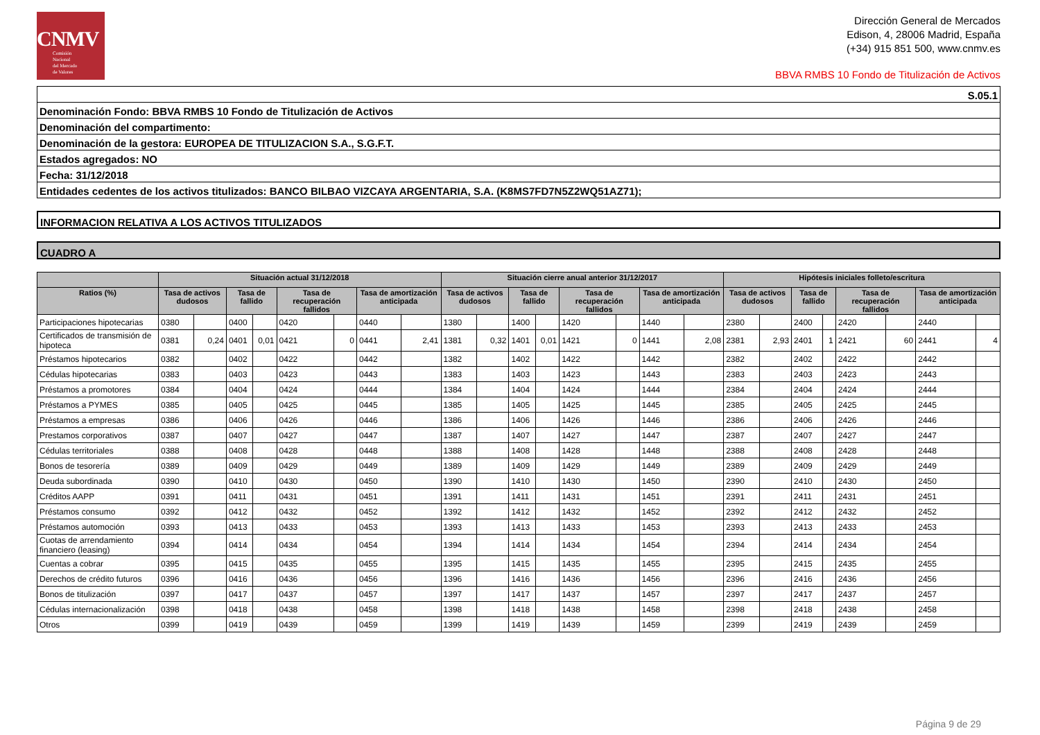CNMV
Comisión
Nacional
del Mercado
de Valores
Dirección General de Mercados
Edison, 4, 28006 Madrid, España
(+34) 915 851 500, www.cnmv.es
BBVA RMBS 10 Fondo de Titulización de Activos
S.05.1
Denominación Fondo: BBVA RMBS 10 Fondo de Titulización de Activos
Denominación del compartimento:
Denominación de la gestora: EUROPEA DE TITULIZACION S.A., S.G.F.T.
Estados agregados: NO
Fecha: 31/12/2018
Entidades cedentes de los activos titulizados: BANCO BILBAO VIZCAYA ARGENTARIA, S.A. (K8MS7FD7N5Z2WQ51AZ71);
INFORMACION RELATIVA A LOS ACTIVOS TITULIZADOS
CUADRO A
| | Situación actual 31/12/2018 | | | | | | | | Situación cierre anual anterior 31/12/2017 | | | | | | | | Hipótesis iniciales folleto/escritura | | | | | | | |
| --- | --- | --- | --- | --- | --- | --- | --- | --- | --- | --- | --- | --- | --- | --- | --- | --- | --- | --- | --- | --- | --- | --- | --- | --- |
| Ratios (%) | Tasa de activos dudosos | | Tasa de fallido | | Tasa de recuperación fallidos | | Tasa de amortización anticipada | | Tasa de activos dudosos | | Tasa de fallido | | Tasa de recuperación fallidos | | Tasa de amortización anticipada | | Tasa de activos dudosos | | Tasa de fallido | | Tasa de recuperación fallidos | | Tasa de amortización anticipada | |
| Participaciones hipotecarias | 0380 | | 0400 | | 0420 | | 0440 | | 1380 | | 1400 | | 1420 | | 1440 | | 2380 | | 2400 | | 2420 | | 2440 | |
| Certificados de transmisión de hipoteca | 0381 | 0,24 | 0401 | 0,01 | 0421 | 0 | 0441 | 2,41 | 1381 | 0,32 | 1401 | 0,01 | 1421 | 0 | 1441 | 2,08 | 2381 | 2,93 | 2401 | 1 | 2421 | 60 | 2441 | 4 |
| Préstamos hipotecarios | 0382 | | 0402 | | 0422 | | 0442 | | 1382 | | 1402 | | 1422 | | 1442 | | 2382 | | 2402 | | 2422 | | 2442 | |
| Cédulas hipotecarias | 0383 | | 0403 | | 0423 | | 0443 | | 1383 | | 1403 | | 1423 | | 1443 | | 2383 | | 2403 | | 2423 | | 2443 | |
| Préstamos a promotores | 0384 | | 0404 | | 0424 | | 0444 | | 1384 | | 1404 | | 1424 | | 1444 | | 2384 | | 2404 | | 2424 | | 2444 | |
| Préstamos a PYMES | 0385 | | 0405 | | 0425 | | 0445 | | 1385 | | 1405 | | 1425 | | 1445 | | 2385 | | 2405 | | 2425 | | 2445 | |
| Préstamos a empresas | 0386 | | 0406 | | 0426 | | 0446 | | 1386 | | 1406 | | 1426 | | 1446 | | 2386 | | 2406 | | 2426 | | 2446 | |
| Prestamos corporativos | 0387 | | 0407 | | 0427 | | 0447 | | 1387 | | 1407 | | 1427 | | 1447 | | 2387 | | 2407 | | 2427 | | 2447 | |
| Cédulas territoriales | 0388 | | 0408 | | 0428 | | 0448 | | 1388 | | 1408 | | 1428 | | 1448 | | 2388 | | 2408 | | 2428 | | 2448 | |
| Bonos de tesorería | 0389 | | 0409 | | 0429 | | 0449 | | 1389 | | 1409 | | 1429 | | 1449 | | 2389 | | 2409 | | 2429 | | 2449 | |
| Deuda subordinada | 0390 | | 0410 | | 0430 | | 0450 | | 1390 | | 1410 | | 1430 | | 1450 | | 2390 | | 2410 | | 2430 | | 2450 | |
| Créditos AAPP | 0391 | | 0411 | | 0431 | | 0451 | | 1391 | | 1411 | | 1431 | | 1451 | | 2391 | | 2411 | | 2431 | | 2451 | |
| Préstamos consumo | 0392 | | 0412 | | 0432 | | 0452 | | 1392 | | 1412 | | 1432 | | 1452 | | 2392 | | 2412 | | 2432 | | 2452 | |
| Préstamos automoción | 0393 | | 0413 | | 0433 | | 0453 | | 1393 | | 1413 | | 1433 | | 1453 | | 2393 | | 2413 | | 2433 | | 2453 | |
| Cuotas de arrendamiento financiero (leasing) | 0394 | | 0414 | | 0434 | | 0454 | | 1394 | | 1414 | | 1434 | | 1454 | | 2394 | | 2414 | | 2434 | | 2454 | |
| Cuentas a cobrar | 0395 | | 0415 | | 0435 | | 0455 | | 1395 | | 1415 | | 1435 | | 1455 | | 2395 | | 2415 | | 2435 | | 2455 | |
| Derechos de crédito futuros | 0396 | | 0416 | | 0436 | | 0456 | | 1396 | | 1416 | | 1436 | | 1456 | | 2396 | | 2416 | | 2436 | | 2456 | |
| Bonos de titulización | 0397 | | 0417 | | 0437 | | 0457 | | 1397 | | 1417 | | 1437 | | 1457 | | 2397 | | 2417 | | 2437 | | 2457 | |
| Cédulas internacionalización | 0398 | | 0418 | | 0438 | | 0458 | | 1398 | | 1418 | | 1438 | | 1458 | | 2398 | | 2418 | | 2438 | | 2458 | |
| Otros | 0399 | | 0419 | | 0439 | | 0459 | | 1399 | | 1419 | | 1439 | | 1459 | | 2399 | | 2419 | | 2439 | | 2459 | |
Página 9 de 29